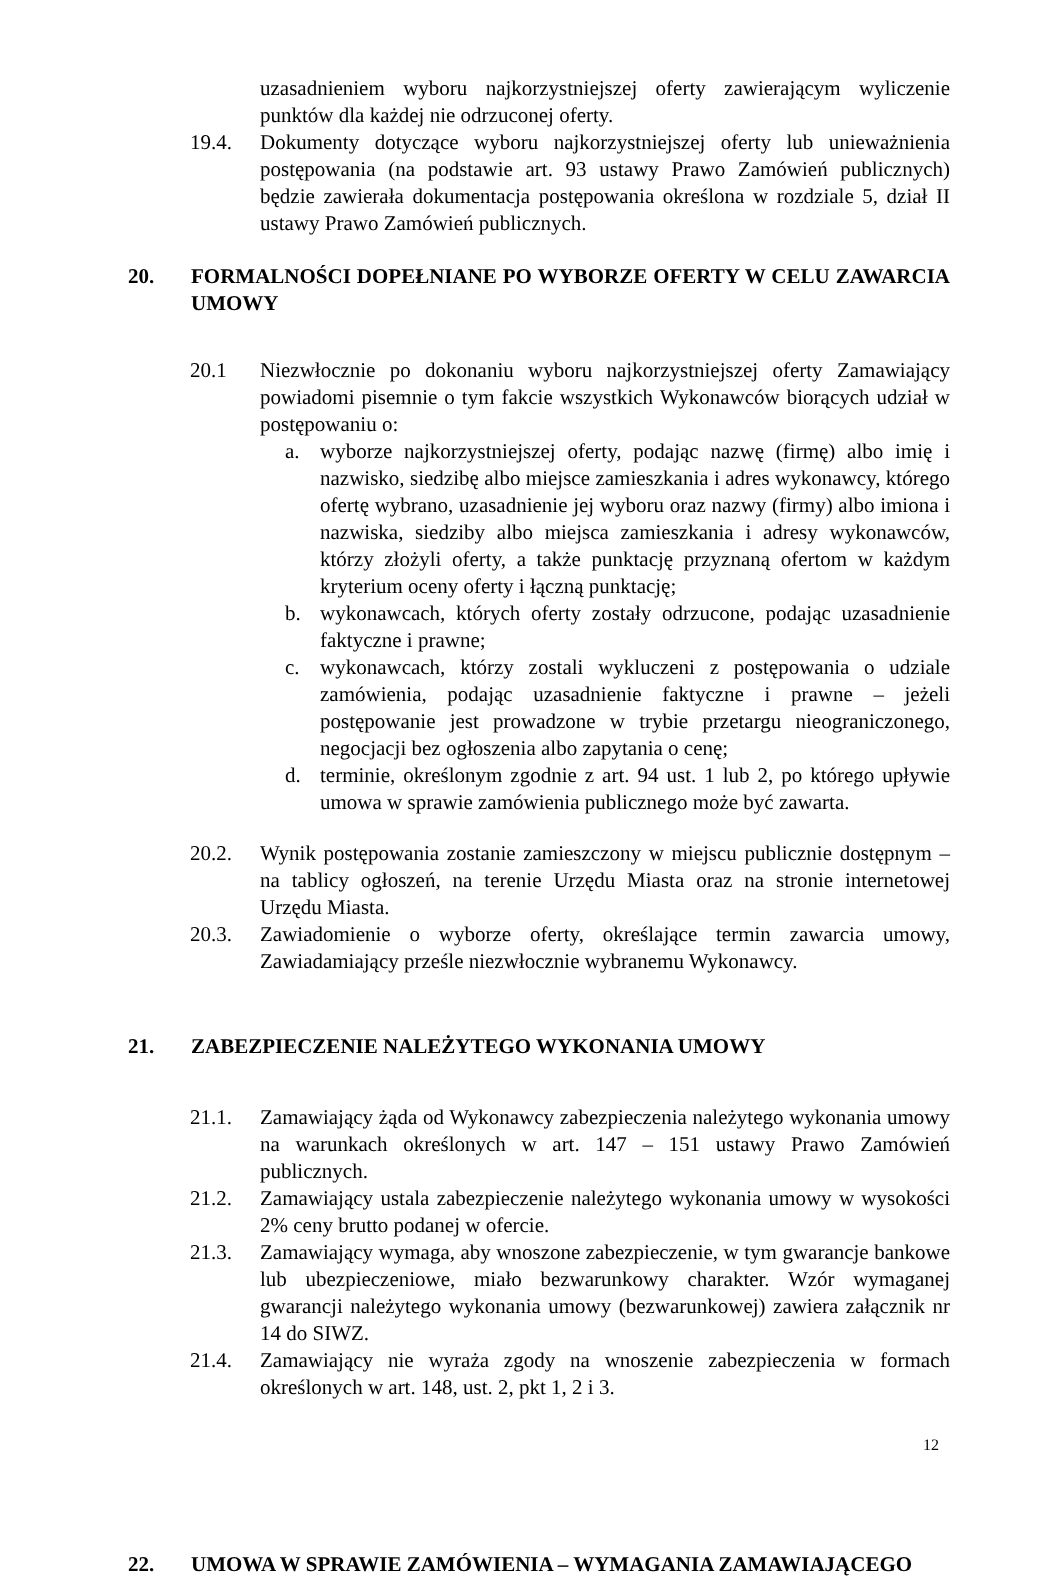uzasadnieniem wyboru najkorzystniejszej oferty zawierającym wyliczenie punktów dla każdej nie odrzuconej oferty.
19.4. Dokumenty dotyczące wyboru najkorzystniejszej oferty lub unieważnienia postępowania (na podstawie art. 93 ustawy Prawo Zamówień publicznych) będzie zawierała dokumentacja postępowania określona w rozdziale 5, dział II ustawy Prawo Zamówień publicznych.
20. FORMALNOŚCI DOPEŁNIANE PO WYBORZE OFERTY W CELU ZAWARCIA UMOWY
20.1 Niezwłocznie po dokonaniu wyboru najkorzystniejszej oferty Zamawiający powiadomi pisemnie o tym fakcie wszystkich Wykonawców biorących udział w postępowaniu o:
a. wyborze najkorzystniejszej oferty, podając nazwę (firmę) albo imię i nazwisko, siedzibę albo miejsce zamieszkania i adres wykonawcy, którego ofertę wybrano, uzasadnienie jej wyboru oraz nazwy (firmy) albo imiona i nazwiska, siedziby albo miejsca zamieszkania i adresy wykonawców, którzy złożyli oferty, a także punktację przyznaną ofertom w każdym kryterium oceny oferty i łączną punktację;
b. wykonawcach, których oferty zostały odrzucone, podając uzasadnienie faktyczne i prawne;
c. wykonawcach, którzy zostali wykluczeni z postępowania o udziale zamówienia, podając uzasadnienie faktyczne i prawne – jeżeli postępowanie jest prowadzone w trybie przetargu nieograniczonego, negocjacji bez ogłoszenia albo zapytania o cenę;
d. terminie, określonym zgodnie z art. 94 ust. 1 lub 2, po którego upływie umowa w sprawie zamówienia publicznego może być zawarta.
20.2. Wynik postępowania zostanie zamieszczony w miejscu publicznie dostępnym – na tablicy ogłoszeń, na terenie Urzędu Miasta oraz na stronie internetowej Urzędu Miasta.
20.3. Zawiadomienie o wyborze oferty, określające termin zawarcia umowy, Zawiadamiający prześle niezwłocznie wybranemu Wykonawcy.
21. ZABEZPIECZENIE NALEŻYTEGO WYKONANIA UMOWY
21.1. Zamawiający żąda od Wykonawcy zabezpieczenia należytego wykonania umowy na warunkach określonych w art. 147 – 151 ustawy Prawo Zamówień publicznych.
21.2. Zamawiający ustala zabezpieczenie należytego wykonania umowy w wysokości 2% ceny brutto podanej w ofercie.
21.3. Zamawiający wymaga, aby wnoszone zabezpieczenie, w tym gwarancje bankowe lub ubezpieczeniowe, miało bezwarunkowy charakter. Wzór wymaganej gwarancji należytego wykonania umowy (bezwarunkowej) zawiera załącznik nr 14 do SIWZ.
21.4. Zamawiający nie wyraża zgody na wnoszenie zabezpieczenia w formach określonych w art. 148, ust. 2, pkt 1, 2 i 3.
22. UMOWA W SPRAWIE ZAMÓWIENIA – WYMAGANIA ZAMAWIAJĄCEGO
12